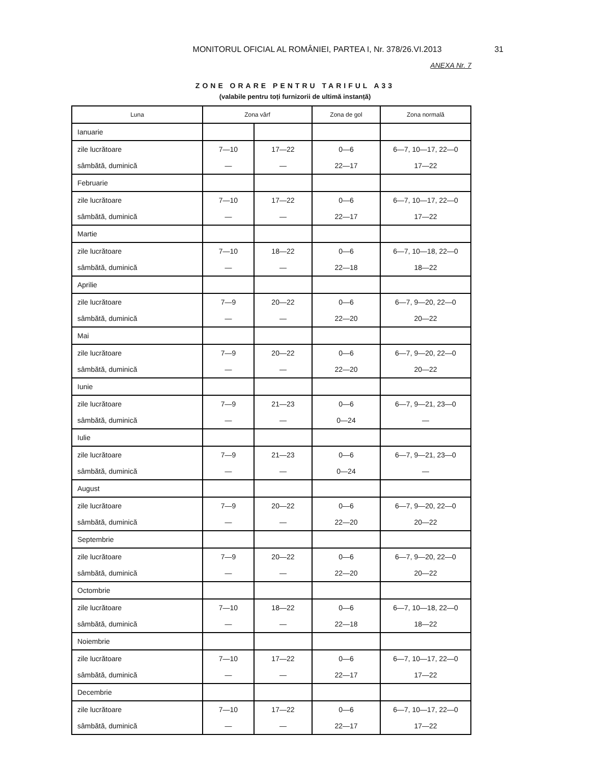MONITORUL OFICIAL AL ROMÂNIEI, PARTEA I, Nr. 378/26.VI.2013
31
ANEXA Nr. 7
ZONE ORARE PENTRU TARIFUL A33
(valabile pentru toți furnizorii de ultimă instanță)
| Luna | Zona vârf | | Zona de gol | Zona normală |
| --- | --- | --- | --- | --- |
| Ianuarie | | | | |
| zile lucrătoare | 7—10 | 17—22 | 0—6 | 6—7, 10—17, 22—0 |
| sâmbătă, duminică | — | — | 22—17 | 17—22 |
| Februarie | | | | |
| zile lucrătoare | 7—10 | 17—22 | 0—6 | 6—7, 10—17, 22—0 |
| sâmbătă, duminică | — | — | 22—17 | 17—22 |
| Martie | | | | |
| zile lucrătoare | 7—10 | 18—22 | 0—6 | 6—7, 10—18, 22—0 |
| sâmbătă, duminică | — | — | 22—18 | 18—22 |
| Aprilie | | | | |
| zile lucrătoare | 7—9 | 20—22 | 0—6 | 6—7, 9—20, 22—0 |
| sâmbătă, duminică | — | — | 22—20 | 20—22 |
| Mai | | | | |
| zile lucrătoare | 7—9 | 20—22 | 0—6 | 6—7, 9—20, 22—0 |
| sâmbătă, duminică | — | — | 22—20 | 20—22 |
| Iunie | | | | |
| zile lucrătoare | 7—9 | 21—23 | 0—6 | 6—7, 9—21, 23—0 |
| sâmbătă, duminică | — | — | 0—24 | — |
| Iulie | | | | |
| zile lucrătoare | 7—9 | 21—23 | 0—6 | 6—7, 9—21, 23—0 |
| sâmbătă, duminică | — | — | 0—24 | — |
| August | | | | |
| zile lucrătoare | 7—9 | 20—22 | 0—6 | 6—7, 9—20, 22—0 |
| sâmbătă, duminică | — | — | 22—20 | 20—22 |
| Septembrie | | | | |
| zile lucrătoare | 7—9 | 20—22 | 0—6 | 6—7, 9—20, 22—0 |
| sâmbătă, duminică | — | — | 22—20 | 20—22 |
| Octombrie | | | | |
| zile lucrătoare | 7—10 | 18—22 | 0—6 | 6—7, 10—18, 22—0 |
| sâmbătă, duminică | — | — | 22—18 | 18—22 |
| Noiembrie | | | | |
| zile lucrătoare | 7—10 | 17—22 | 0—6 | 6—7, 10—17, 22—0 |
| sâmbătă, duminică | — | — | 22—17 | 17—22 |
| Decembrie | | | | |
| zile lucrătoare | 7—10 | 17—22 | 0—6 | 6—7, 10—17, 22—0 |
| sâmbătă, duminică | — | — | 22—17 | 17—22 |